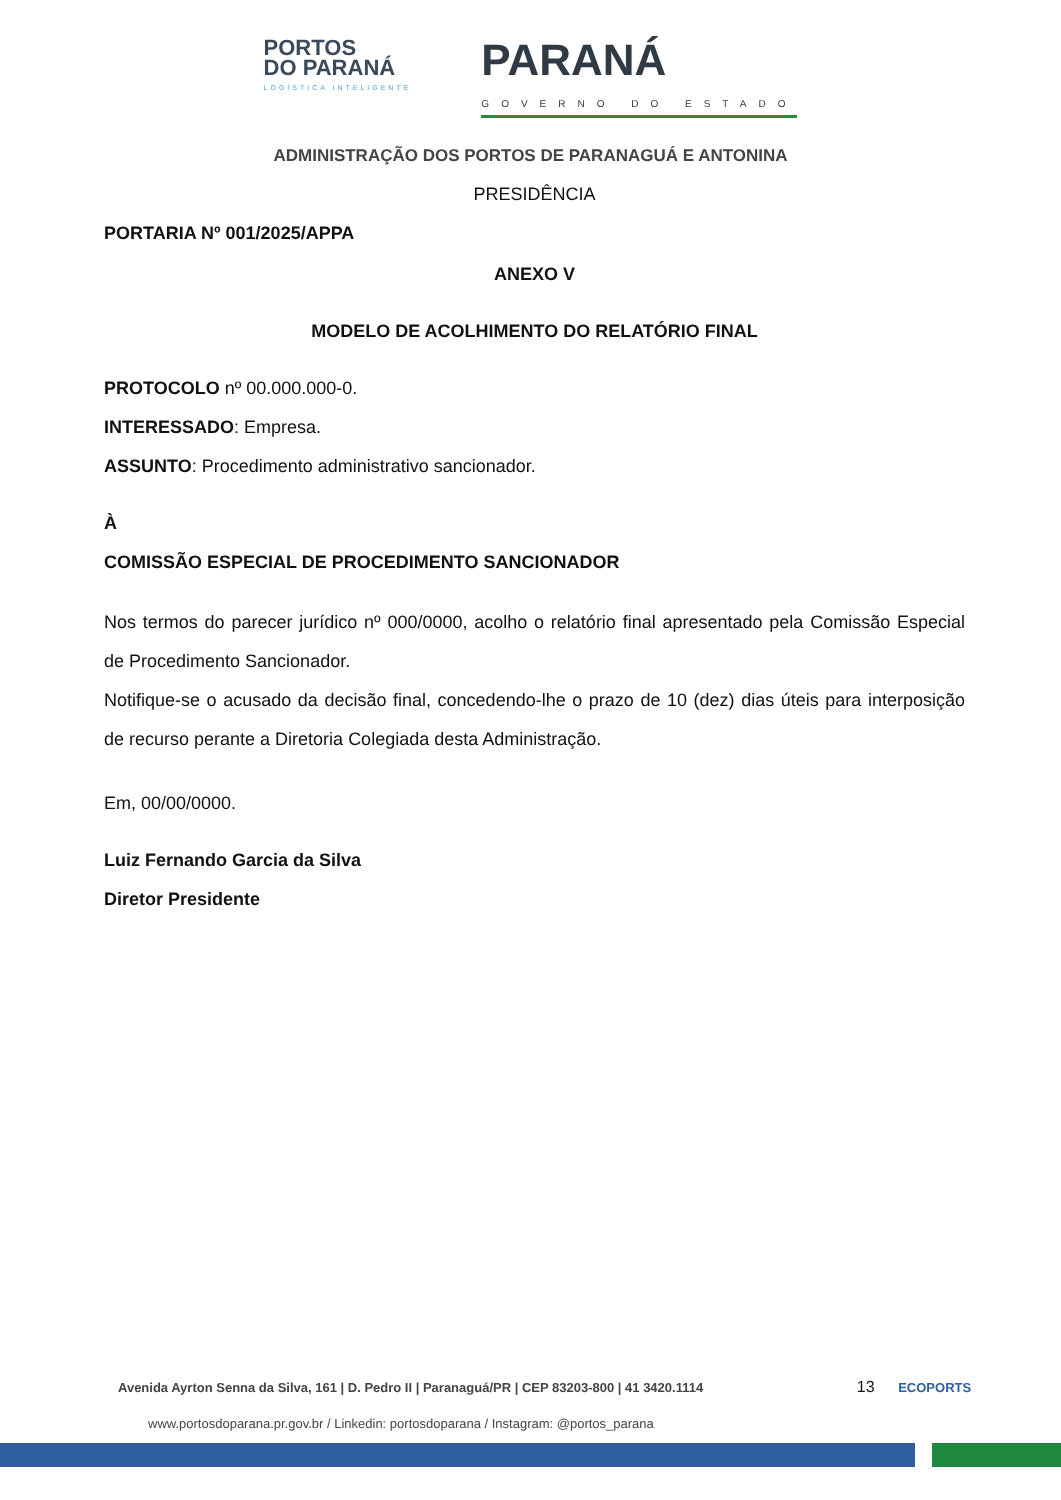PORTOS
DO PARANÁ
LOGÍSTICA INTELIGENTE
PARANÁ
GOVERNO DO ESTADO
ADMINISTRAÇÃO DOS PORTOS DE PARANAGUÁ E ANTONINA
PRESIDÊNCIA
PORTARIA Nº 001/2025/APPA
ANEXO V
MODELO DE ACOLHIMENTO DO RELATÓRIO FINAL
PROTOCOLO nº 00.000.000-0.
INTERESSADO: Empresa.
ASSUNTO: Procedimento administrativo sancionador.
À
COMISSÃO ESPECIAL DE PROCEDIMENTO SANCIONADOR
Nos termos do parecer jurídico nº 000/0000, acolho o relatório final apresentado pela Comissão Especial de Procedimento Sancionador.
Notifique-se o acusado da decisão final, concedendo-lhe o prazo de 10 (dez) dias úteis para interposição de recurso perante a Diretoria Colegiada desta Administração.
Em, 00/00/0000.
Luiz Fernando Garcia da Silva
Diretor Presidente
Avenida Ayrton Senna da Silva, 161 | D. Pedro II | Paranaguá/PR | CEP 83203-800 | 41 3420.1114 13 ECOPORTS
www.portosdoparana.pr.gov.br / Linkedin: portosdoparana / Instagram: @portos_parana